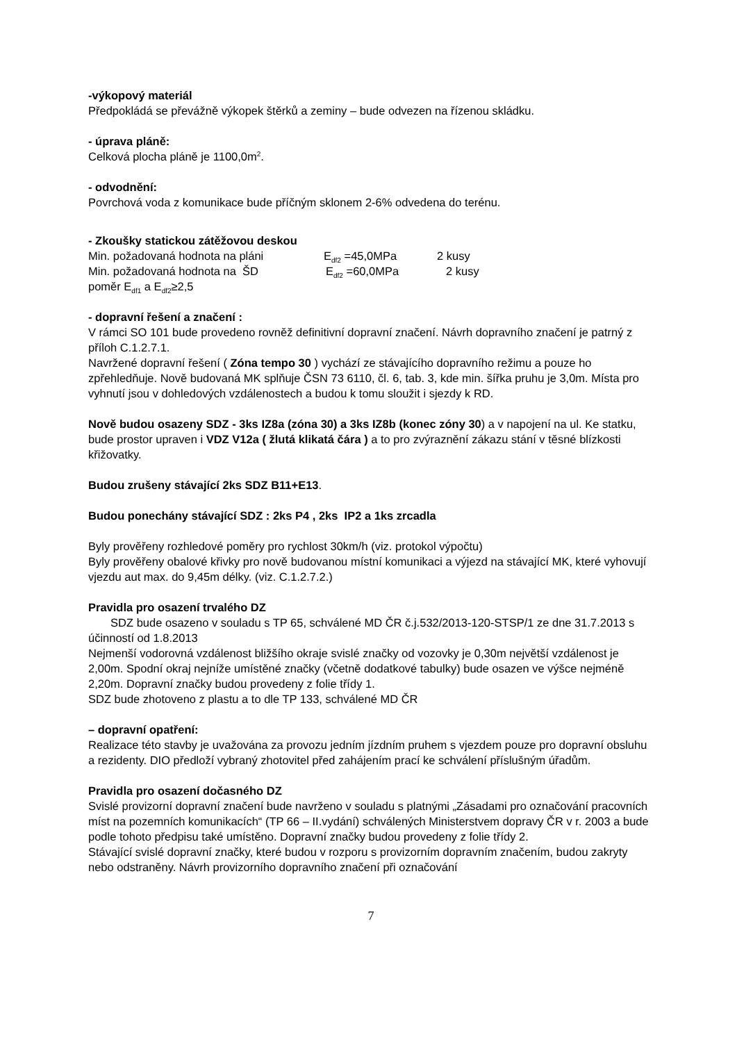-výkopový materiál
Předpokládá se převážně výkopek štěrků a zeminy – bude odvezen na řízenou skládku.
- úprava pláně:
Celková plocha pláně je 1100,0m<sup>2</sup>.
- odvodnění:
Povrchová voda z komunikace bude příčným sklonem 2-6% odvedena do terénu.
- Zkoušky statickou zátěžovou deskou
Min. požadovaná hodnota na pláni E<sub>df2</sub> =45,0MPa 2 kusy
Min. požadovaná hodnota na ŠD E<sub>df2</sub> =60,0MPa 2 kusy
poměr E<sub>df1</sub> a E<sub>df2</sub>≥2,5
- dopravní řešení a značení :
V rámci SO 101 bude provedeno rovněž definitivní dopravní značení. Návrh dopravního značení je patrný z příloh C.1.2.7.1.
Navržené dopravní řešení ( Zóna tempo 30 ) vychází ze stávajícího dopravního režimu a pouze ho zpřehledňuje. Nově budovaná MK splňuje ČSN 73 6110, čl. 6, tab. 3, kde min. šířka pruhu je 3,0m. Místa pro vyhnutí jsou v dohledových vzdálenostech a budou k tomu sloužit i sjezdy k RD.
Nově budou osazeny SDZ - 3ks IZ8a (zóna 30) a 3ks IZ8b (konec zóny 30) a v napojení na ul. Ke statku, bude prostor upraven i VDZ V12a ( žlutá klikatá čára ) a to pro zvýraznění zákazu stání v těsné blízkosti křižovatky.
Budou zrušeny stávající 2ks SDZ B11+E13.
Budou ponechány stávající SDZ : 2ks P4 , 2ks IP2 a 1ks zrcadla
Byly prověřeny rozhledové poměry pro rychlost 30km/h (viz. protokol výpočtu)
Byly prověřeny obalové křivky pro nově budovanou místní komunikaci a výjezd na stávající MK, které vyhovují vjezdu aut max. do 9,45m délky. (viz. C.1.2.7.2.)
Pravidla pro osazení trvalého DZ
SDZ bude osazeno v souladu s TP 65, schválené MD ČR č.j.532/2013-120-STSP/1 ze dne 31.7.2013 s účinností od 1.8.2013
Nejmenší vodorovná vzdálenost bližšího okraje svislé značky od vozovky je 0,30m největší vzdálenost je 2,00m. Spodní okraj nejníže umístěné značky (včetně dodatkové tabulky) bude osazen ve výšce nejméně 2,20m. Dopravní značky budou provedeny z folie třídy 1.
SDZ bude zhotoveno z plastu a to dle TP 133, schválené MD ČR
– dopravní opatření:
Realizace této stavby je uvažována za provozu jedním jízdním pruhem s vjezdem pouze pro dopravní obsluhu a rezidenty. DIO předloží vybraný zhotovitel před zahájením prací ke schválení příslušným úřadům.
Pravidla pro osazení dočasného DZ
Svislé provizorní dopravní značení bude navrženo v souladu s platnými „Zásadami pro označování pracovních míst na pozemních komunikacích“ (TP 66 – II.vydání) schválených Ministerstvem dopravy ČR v r. 2003 a bude podle tohoto předpisu také umístěno. Dopravní značky budou provedeny z folie třídy 2.
Stávající svislé dopravní značky, které budou v rozporu s provizorním dopravním značením, budou zakryty nebo odstraněny. Návrh provizorního dopravního značení při označování
7